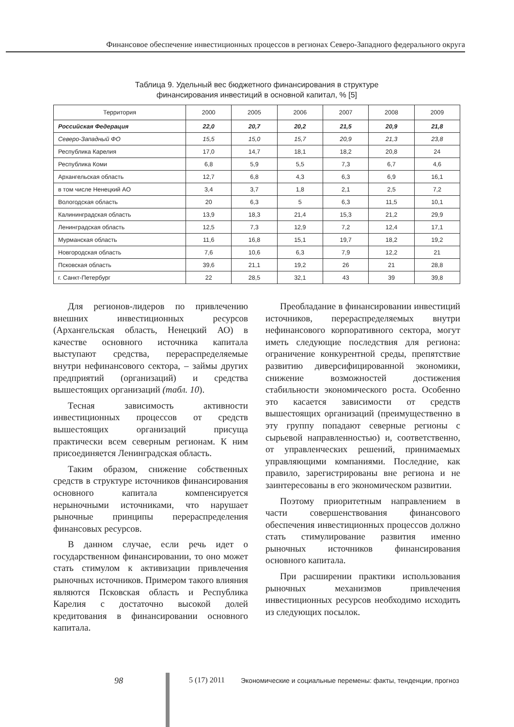Финансовое обеспечение инвестиционных процессов в регионах Северо-Западного федерального округа
Таблица 9. Удельный вес бюджетного финансирования в структуре
финансирования инвестиций в основной капитал, % [5]
| Территория | 2000 | 2005 | 2006 | 2007 | 2008 | 2009 |
| --- | --- | --- | --- | --- | --- | --- |
| Российская Федерация | 22,0 | 20,7 | 20,2 | 21,5 | 20,9 | 21,8 |
| Северо-Западный ФО | 15,5 | 15,0 | 15,7 | 20,9 | 21,3 | 23,8 |
| Республика Карелия | 17,0 | 14,7 | 18,1 | 18,2 | 20,8 | 24 |
| Республика Коми | 6,8 | 5,9 | 5,5 | 7,3 | 6,7 | 4,6 |
| Архангельская область | 12,7 | 6,8 | 4,3 | 6,3 | 6,9 | 16,1 |
| в том числе Ненецкий АО | 3,4 | 3,7 | 1,8 | 2,1 | 2,5 | 7,2 |
| Вологодская область | 20 | 6,3 | 5 | 6,3 | 11,5 | 10,1 |
| Калининградская область | 13,9 | 18,3 | 21,4 | 15,3 | 21,2 | 29,9 |
| Ленинградская область | 12,5 | 7,3 | 12,9 | 7,2 | 12,4 | 17,1 |
| Мурманская область | 11,6 | 16,8 | 15,1 | 19,7 | 18,2 | 19,2 |
| Новгородская область | 7,6 | 10,6 | 6,3 | 7,9 | 12,2 | 21 |
| Псковская область | 39,6 | 21,1 | 19,2 | 26 | 21 | 28,8 |
| г. Санкт-Петербург | 22 | 28,5 | 32,1 | 43 | 39 | 39,8 |
Для регионов-лидеров по привлечению внешних инвестиционных ресурсов (Архангельская область, Ненецкий АО) в качестве основного источника капитала выступают средства, перераспределяемые внутри нефинансового сектора, – займы других предприятий (организаций) и средства вышестоящих организаций (табл. 10).
Тесная зависимость активности инвестиционных процессов от средств вышестоящих организаций присуща практически всем северным регионам. К ним присоединяется Ленинградская область.
Таким образом, снижение собственных средств в структуре источников финансирования основного капитала компенсируется нерыночными источниками, что нарушает рыночные принципы перераспределения финансовых ресурсов.
В данном случае, если речь идет о государственном финансировании, то оно может стать стимулом к активизации привлечения рыночных источников. Примером такого влияния являются Псковская область и Республика Карелия с достаточно высокой долей кредитования в финансировании основного капитала.
Преобладание в финансировании инвестиций источников, перераспределяемых внутри нефинансового корпоративного сектора, могут иметь следующие последствия для региона: ограничение конкурентной среды, препятствие развитию диверсифицированной экономики, снижение возможностей достижения стабильности экономического роста. Особенно это касается зависимости от средств вышестоящих организаций (преимущественно в эту группу попадают северные регионы с сырьевой направленностью) и, соответственно, от управленческих решений, принимаемых управляющими компаниями. Последние, как правило, зарегистрированы вне региона и не заинтересованы в его экономическом развитии.
Поэтому приоритетным направлением в части совершенствования финансового обеспечения инвестиционных процессов должно стать стимулирование развития именно рыночных источников финансирования основного капитала.
При расширении практики использования рыночных механизмов привлечения инвестиционных ресурсов необходимо исходить из следующих посылок.
98 5 (17) 2011 Экономические и социальные перемены: факты, тенденции, прогноз